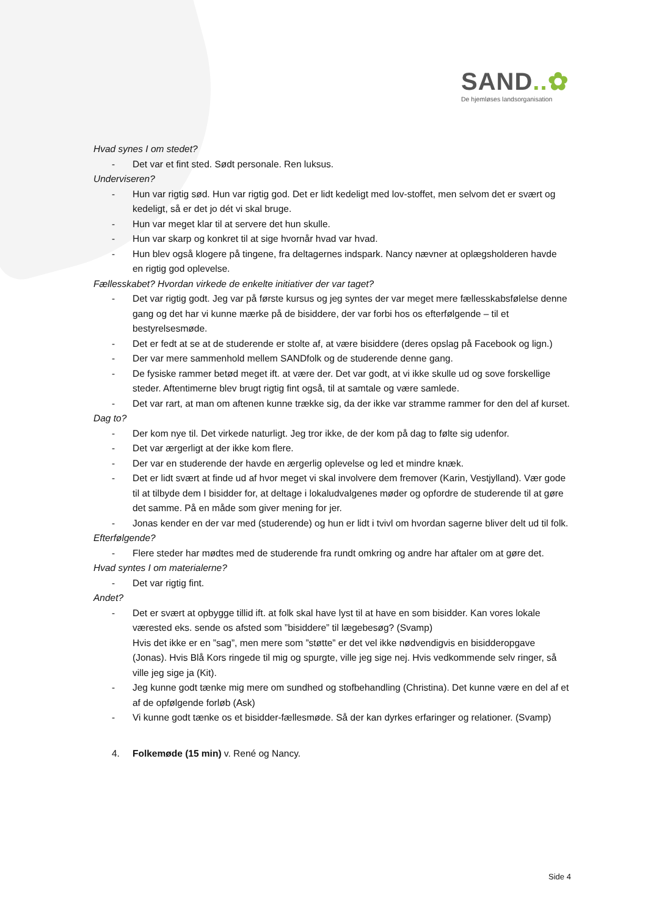SAND..✿
De hjemløses landsorganisation
Hvad synes I om stedet?
- Det var et fint sted. Sødt personale. Ren luksus.
Underviseren?
- Hun var rigtig sød. Hun var rigtig god. Det er lidt kedeligt med lov-stoffet, men selvom det er svært og kedeligt, så er det jo dét vi skal bruge.
- Hun var meget klar til at servere det hun skulle.
- Hun var skarp og konkret til at sige hvornår hvad var hvad.
- Hun blev også klogere på tingene, fra deltagernes indspark. Nancy nævner at oplægsholderen havde en rigtig god oplevelse.
Fællesskabet? Hvordan virkede de enkelte initiativer der var taget?
- Det var rigtig godt. Jeg var på første kursus og jeg syntes der var meget mere fællesskabsfølelse denne gang og det har vi kunne mærke på de bisiddere, der var forbi hos os efterfølgende – til et bestyrelsesmøde.
- Det er fedt at se at de studerende er stolte af, at være bisiddere (deres opslag på Facebook og lign.)
- Der var mere sammenhold mellem SANDfolk og de studerende denne gang.
- De fysiske rammer betød meget ift. at være der. Det var godt, at vi ikke skulle ud og sove forskellige steder. Aftentimerne blev brugt rigtig fint også, til at samtale og være samlede.
- Det var rart, at man om aftenen kunne trække sig, da der ikke var stramme rammer for den del af kurset.
Dag to?
- Der kom nye til. Det virkede naturligt. Jeg tror ikke, de der kom på dag to følte sig udenfor.
- Det var ærgerligt at der ikke kom flere.
- Der var en studerende der havde en ærgerlig oplevelse og led et mindre knæk.
- Det er lidt svært at finde ud af hvor meget vi skal involvere dem fremover (Karin, Vestjylland). Vær gode til at tilbyde dem I bisidder for, at deltage i lokaludvalgenes møder og opfordre de studerende til at gøre det samme. På en måde som giver mening for jer.
- Jonas kender en der var med (studerende) og hun er lidt i tvivl om hvordan sagerne bliver delt ud til folk.
Efterfølgende?
- Flere steder har mødtes med de studerende fra rundt omkring og andre har aftaler om at gøre det.
Hvad syntes I om materialerne?
- Det var rigtig fint.
Andet?
- Det er svært at opbygge tillid ift. at folk skal have lyst til at have en som bisidder. Kan vores lokale værested eks. sende os afsted som ”bisiddere” til lægebesøg? (Svamp)
Hvis det ikke er en ”sag”, men mere som ”støtte” er det vel ikke nødvendigvis en bisidderopgave (Jonas). Hvis Blå Kors ringede til mig og spurgte, ville jeg sige nej. Hvis vedkommende selv ringer, så ville jeg sige ja (Kit).
- Jeg kunne godt tænke mig mere om sundhed og stofbehandling (Christina). Det kunne være en del af et af de opfølgende forløb (Ask)
- Vi kunne godt tænke os et bisidder-fællesmøde. Så der kan dyrkes erfaringer og relationer. (Svamp)
4. Folkemøde (15 min) v. René og Nancy.
Side 4